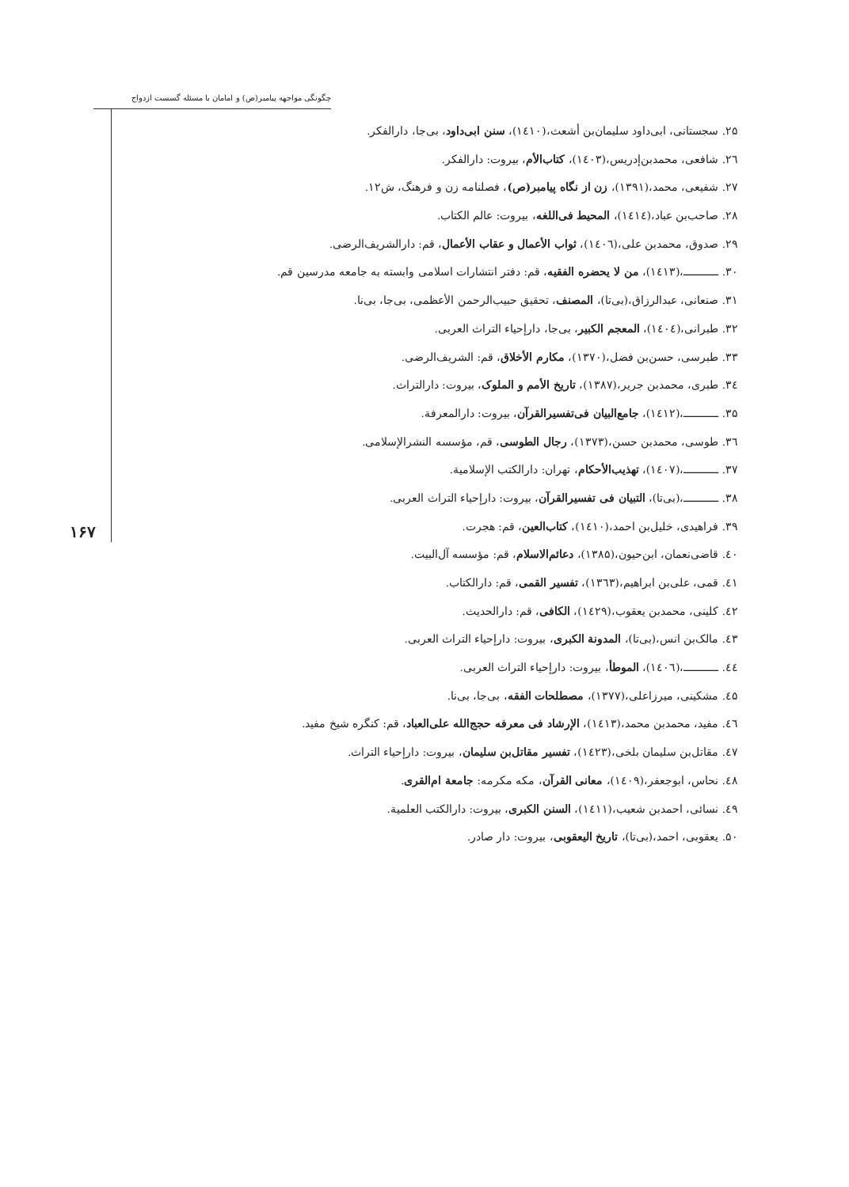چگونگی مواجهه پیامبر(ص) و امامان با مسئله گسست ازدواج
۱۶۷
۲۵. سجستانی، ابی‌داود سلیمان‌بن أشعث،(۱٤۱۰)، سنن ابی‌داود، بی‌جا، دارالفکر.
۲٦. شافعی، محمدبن‌إدریس،(۱٤۰۳)، کتاب‌الأم، بیروت: دارالفکر.
۲۷. شفیعی، محمد،(۱۳۹۱)، زن از نگاه پیامبر(ص)، فصلنامه زن و فرهنگ، ش۱۲.
۲۸. صاحب‌بن عباد،(۱٤۱٤)، المحیط فی‌اللغه، بیروت: عالم الکتاب.
۲۹. صدوق، محمدبن علی،(۱٤۰٦)، ثواب الأعمال و عقاب الأعمال، قم: دارالشریف‌الرضی.
۳۰. ـــــــــــ،(۱٤۱۳)، من لا یحضره الفقیه، قم: دفتر انتشارات اسلامی وابسته به جامعه مدرسین قم.
۳۱. صنعانی، عبدالرزاق،(بی‌تا)، المصنف، تحقیق حبیب‌الرحمن الأعظمی، بی‌جا، بی‌نا.
۳۲. طبرانی،(۱٤۰٤)، المعجم الکبیر، بی‌جا، دارإحیاء التراث العربی.
۳۳. طبرسی، حسن‌بن فضل،(۱۳۷۰)، مکارم الأخلاق، قم: الشریف‌الرضی.
۳٤. طبری، محمدبن جریر،(۱۳۸۷)، تاریخ الأمم و الملوک، بیروت: دارالتراث.
۳۵. ـــــــــــ،(۱٤۱۲)، جامع‌البیان فی‌تفسیرالقرآن، بیروت: دارالمعرفة.
۳٦. طوسی، محمدبن حسن،(۱۳۷۳)، رجال الطوسی، قم، مؤسسه النشرالإسلامی.
۳۷. ـــــــــــ،(۱٤۰۷)، تهذیب‌الأحکام، تهران: دارالکتب الإسلامیة.
۳۸. ـــــــــــ،(بی‌تا)، التبیان فی تفسیرالقرآن، بیروت: دارإحیاء التراث العربی.
۳۹. فراهیدی، خلیل‌بن احمد،(۱٤۱۰)، کتاب‌العین، قم: هجرت.
٤۰. قاضی‌نعمان، ابن‌حیون،(۱۳۸۵)، دعائم‌الاسلام، قم: مؤسسه آل‌البیت.
٤۱. قمی، علی‌بن ابراهیم،(۱۳٦۳)، تفسیر القمی، قم: دارالکتاب.
٤۲. کلینی، محمدبن یعقوب،(۱٤۲۹)، الکافی، قم: دارالحدیث.
٤۳. مالک‌بن انس،(بی‌تا)، المدونة الکبری، بیروت: دارإحیاء التراث العربی.
٤٤. ـــــــــــ،(۱٤۰٦)، الموطأ، بیروت: دارإحیاء التراث العربی.
٤۵. مشکینی، میرزاعلی،(۱۳۷۷)، مصطلحات الفقه، بی‌جا، بی‌نا.
٤٦. مفید، محمدبن محمد،(۱٤۱۳)، الإرشاد فی معرفه حجج‌الله علی‌العباد، قم: کنگره شیخ مفید.
٤۷. مقاتل‌بن سلیمان بلخی،(۱٤۲۳)، تفسیر مقاتل‌بن سلیمان، بیروت: دارإحیاء التراث.
٤۸. نحاس، ابوجعفر،(۱٤۰۹)، معانی القرآن، مکه مکرمه: جامعة ام‌القری.
٤۹. نسائی، احمدبن شعیب،(۱٤۱۱)، السنن الکبری، بیروت: دارالکتب العلمیة.
۵۰. یعقوبی، احمد،(بی‌تا)، تاریخ الیعقوبی، بیروت: دار صادر.